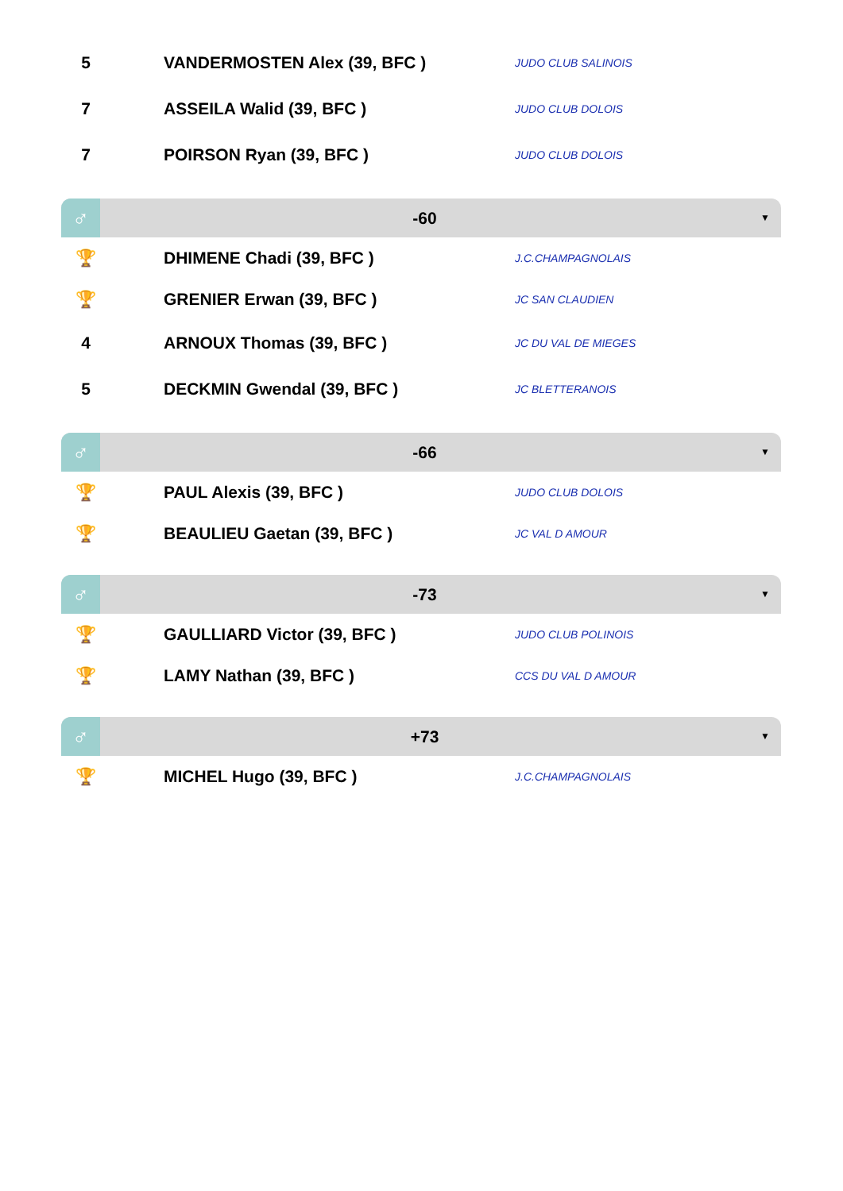| 5 | VANDERMOSTEN Alex (39, BFC ) | JUDO CLUB SALINOIS |
| 7 | ASSEILA Walid (39, BFC ) | JUDO CLUB DOLOIS |
| 7 | POIRSON Ryan (39, BFC ) | JUDO CLUB DOLOIS |
♂
-60
▼
| 🏆 | DHIMENE Chadi (39, BFC ) | J.C.CHAMPAGNOLAIS |
| 🏆 | GRENIER Erwan (39, BFC ) | JC SAN CLAUDIEN |
| 4 | ARNOUX Thomas (39, BFC ) | JC DU VAL DE MIEGES |
| 5 | DECKMIN Gwendal (39, BFC ) | JC BLETTERANOIS |
♂
-66
▼
| 🏆 | PAUL Alexis (39, BFC ) | JUDO CLUB DOLOIS |
| 🏆 | BEAULIEU Gaetan (39, BFC ) | JC VAL D AMOUR |
♂
-73
▼
| 🏆 | GAULLIARD Victor (39, BFC ) | JUDO CLUB POLINOIS |
| 🏆 | LAMY Nathan (39, BFC ) | CCS DU VAL D AMOUR |
♂
+73
▼
| 🏆 | MICHEL Hugo (39, BFC ) | J.C.CHAMPAGNOLAIS |